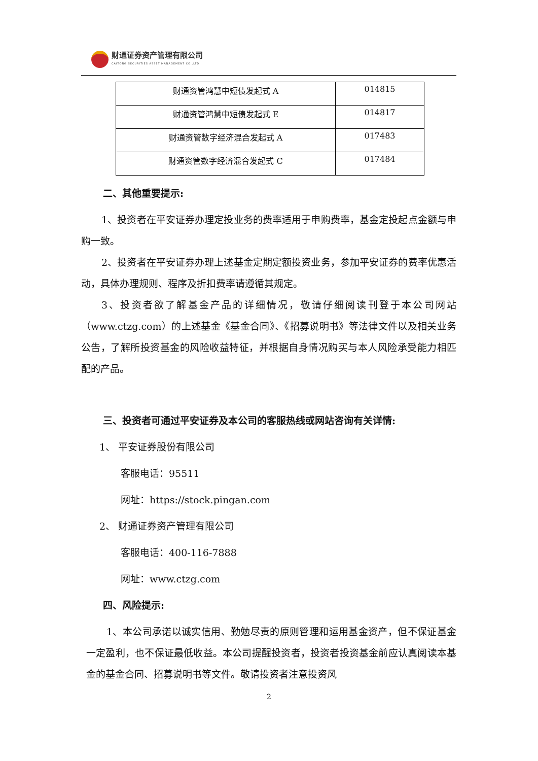财通证券资产管理有限公司
CAITONG SECURITIES ASSET MANAGEMENT CO.,LTD
| 财通资管鸿慧中短债发起式 A | 014815 |
| 财通资管鸿慧中短债发起式 E | 014817 |
| 财通资管数字经济混合发起式 A | 017483 |
| 财通资管数字经济混合发起式 C | 017484 |
二、其他重要提示:
1、投资者在平安证券办理定投业务的费率适用于申购费率，基金定投起点金额与申购一致。
2、投资者在平安证券办理上述基金定期定额投资业务，参加平安证券的费率优惠活动，具体办理规则、程序及折扣费率请遵循其规定。
3、投资者欲了解基金产品的详细情况，敬请仔细阅读刊登于本公司网站（www.ctzg.com）的上述基金《基金合同》、《招募说明书》等法律文件以及相关业务公告，了解所投资基金的风险收益特征，并根据自身情况购买与本人风险承受能力相匹配的产品。
三、投资者可通过平安证券及本公司的客服热线或网站咨询有关详情:
1、 平安证券股份有限公司
客服电话：95511
网址：https://stock.pingan.com
2、 财通证券资产管理有限公司
客服电话：400-116-7888
网址：www.ctzg.com
四、风险提示:
1、本公司承诺以诚实信用、勤勉尽责的原则管理和运用基金资产，但不保证基金一定盈利，也不保证最低收益。本公司提醒投资者，投资者投资基金前应认真阅读本基金的基金合同、招募说明书等文件。敬请投资者注意投资风
2